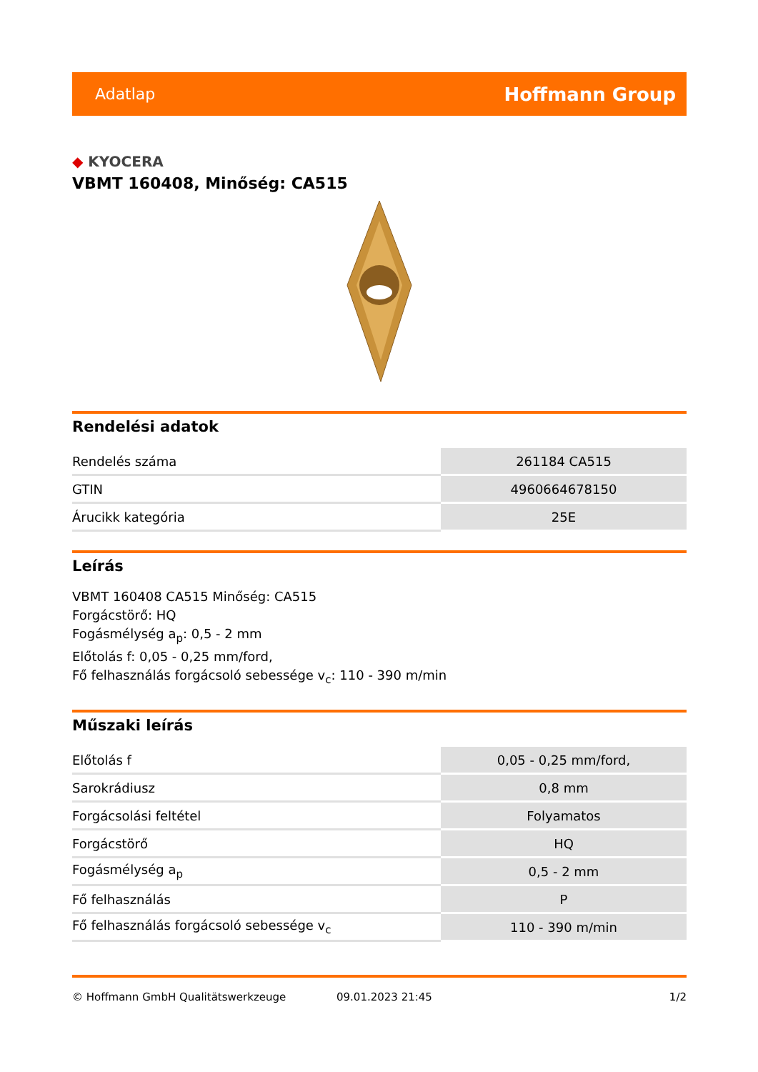Adatlap Hoffmann Group
◆ KYOCERA
VBMT 160408, Minőség: CA515
Rendelési adatok
| Rendelés száma | 261184 CA515 |
| GTIN | 4960664678150 |
| Árucikk kategória | 25E |
Leírás
VBMT 160408 CA515 Minőség: CA515
Forgácstörő: HQ
Fogásmélység a<sub>p</sub>: 0,5 - 2 mm
Előtolás f: 0,05 - 0,25 mm/ford,
Fő felhasználás forgácsoló sebessége v<sub>c</sub>: 110 - 390 m/min
Műszaki leírás
| Előtolás f | 0,05 - 0,25 mm/ford, |
| Sarokrádiusz | 0,8 mm |
| Forgácsolási feltétel | Folyamatos |
| Forgácstörő | HQ |
| Fogásmélység a<sub>p</sub> | 0,5 - 2 mm |
| Fő felhasználás | P |
| Fő felhasználás forgácsoló sebessége v<sub>c</sub> | 110 - 390 m/min |
© Hoffmann GmbH Qualitätswerkzeuge 09.01.2023 21:45 1/2